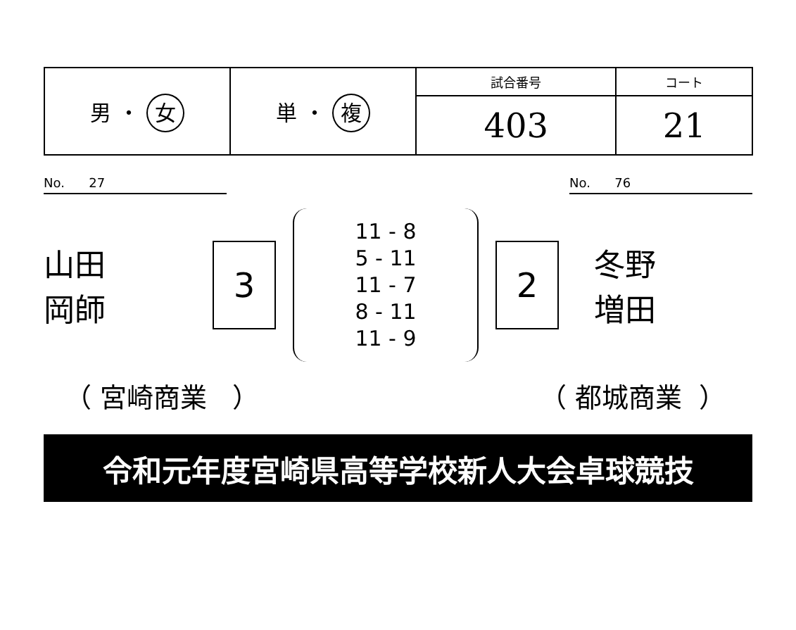| 男 ・ 女 | 単 ・ 複 | 試合番号 | コート |
| | | 403 | 21 |
No. 27 No. 76
山田
岡師
3
11 - 8
5 - 11
11 - 7
8 - 11
11 - 9
2
冬野
増田
（ 宮崎商業 ） （ 都城商業 ）
令和元年度宮崎県高等学校新人大会卓球競技